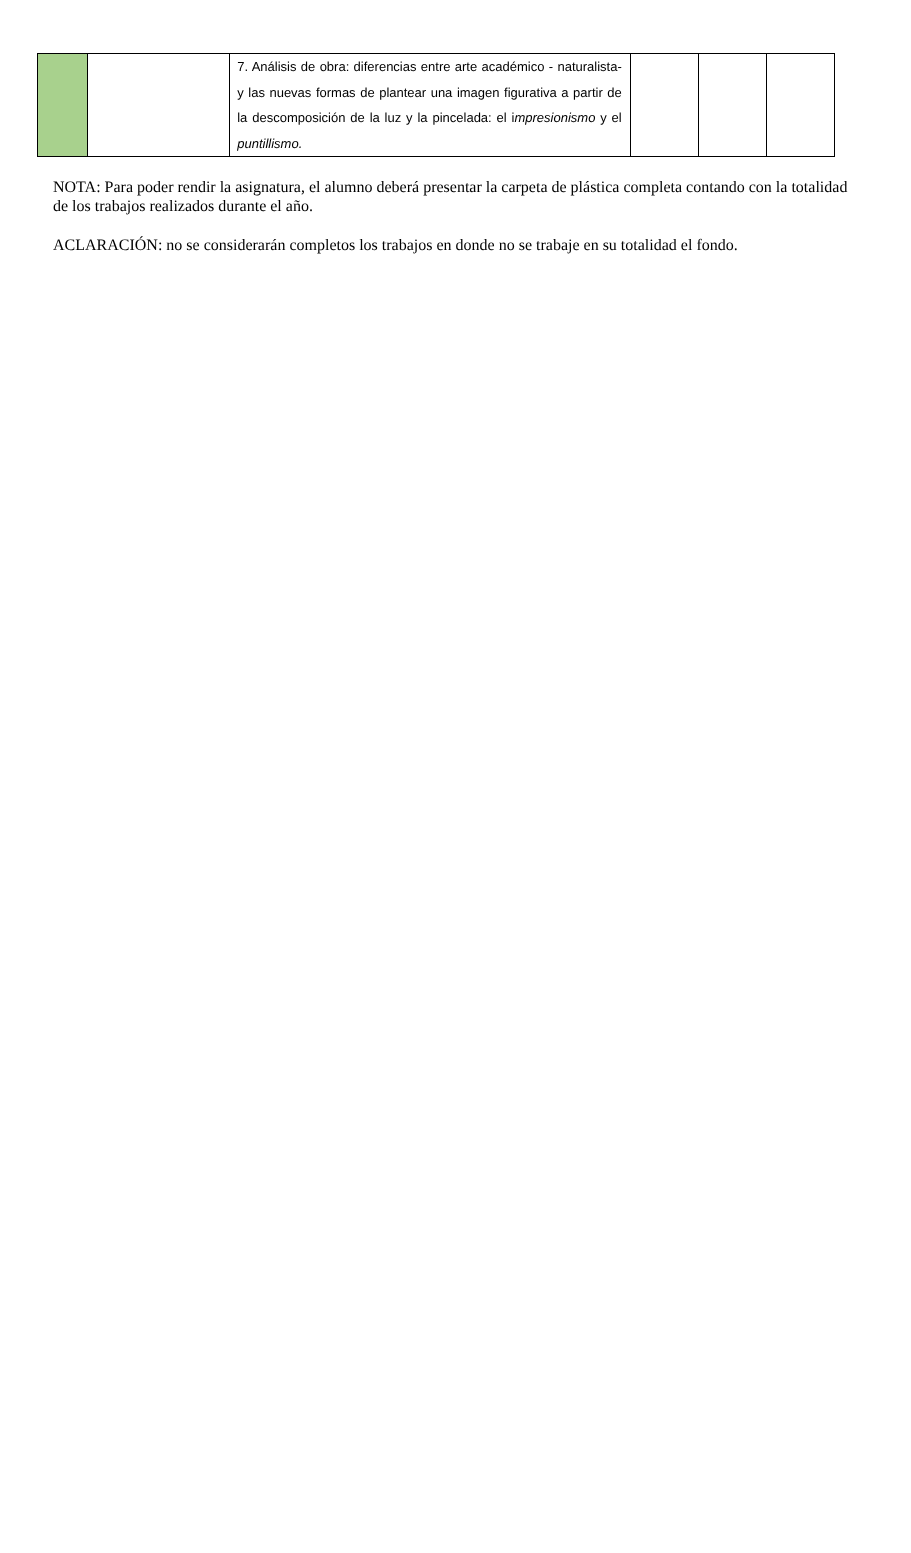| | | 7. Análisis de obra: diferencias entre arte académico - naturalista- y las nuevas formas de plantear una imagen figurativa a partir de la descomposición de la luz y la pincelada: el i mpresionismo y el puntillismo. | | | |
NOTA: Para poder rendir la asignatura, el alumno deberá presentar la carpeta de plástica completa contando con la totalidad de los trabajos realizados durante el año.
ACLARACIÓN: no se considerarán completos los trabajos en donde no se trabaje en su totalidad el fondo.